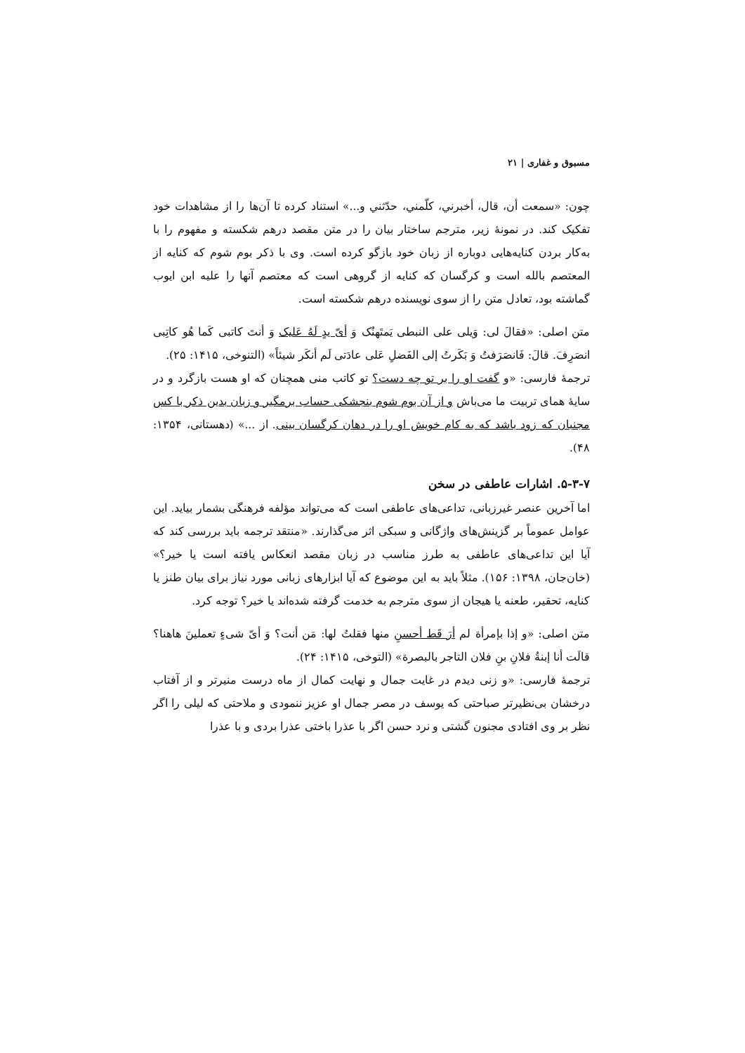مسبوق و غفاری | ۲۱
چون: «سمعت أن، قال، أخبرني، كلّمني، حدّثني و...» استناد کرده تا آن‌ها را از مشاهدات خود تفکیک کند. در نمونۀ زیر، مترجم ساختار بیان را در متن مقصد درهم شکسته و مفهوم را با به‌کار بردن کنایه‌هایی دوباره از زبان خود بازگو کرده است. وی با ذکر بوم شوم که کنایه از المعتصم بالله است و کرگسان که کنایه از گروهی است که معتصم آنها را علیه ابن ایوب گماشته بود، تعادل متن را از سوی نویسنده درهم شکسته است.
متن اصلی: «فقالَ لی: وَیلی علی النبطی یَمتَهنُک وَ أیّ یدٍ لَهُ عَلیک وَ أنتَ کاتبی کَما هُو کاتِبی انصَرِفَ. قالَ: فَانصَرَفتُ وَ بَکَرتُ إلی الفَضلِ عَلی عادَتی لَم أنکَر شیئاً» (التنوخی، ۱۴۱۵: ۲۵).
ترجمۀ فارسی: «و گفت او را بر تو چه دست؟ تو کاتب منی همچنان که او هست بازگرد و در سایۀ همای تربیت ما می‌باش و از آن بوم شوم بنجشکی حساب برمگیر و زبان بدین ذکر با کس مجنبان که زود باشد که به کام خویش او را در دهان کرگسان بینی. از ...» (دهستانی، ۱۳۵۴: ۴۸).
۵-۳-۷. اشارات عاطفی در سخن
اما آخرین عنصر غیرزبانی، تداعی‌های عاطفی است که می‌تواند مؤلفه فرهنگی بشمار بیاید. این عوامل عموماً بر گزینش‌های واژگانی و سبکی اثر می‌گذارند. «منتقد ترجمه باید بررسی کند که آیا این تداعی‌های عاطفی به طرز مناسب در زبان مقصد انعکاس یافته است یا خیر؟» (خان‌جان، ۱۳۹۸: ۱۵۶). مثلاً باید به این موضوع که آیا ابزارهای زبانی مورد نیاز برای بیان طنز یا کنایه، تحقیر، طعنه یا هیجان از سوی مترجم به خدمت گرفته شده‌اند یا خیر؟ توجه کرد.
متن اصلی: «و إذا بإمرأة لم أرَ قَط أحسنِ منها فقلتُ لها: مَن أنت؟ وَ أیّ شیءٍ تعملینَ هاهنا؟ قالَت أنا إبنةُ فلانِ بنِ فلان التاجر بالبصرة» (التوخی، ۱۴۱۵: ۲۴).
ترجمۀ فارسی: «و زنی دیدم در غایت جمال و نهایت کمال از ماه درست منیرتر و از آفتاب درخشان بی‌نظیرتر صباحتی که یوسف در مصر جمال او عزیز ننمودی و ملاحتی که لیلی را اگر نظر بر وی افتادی مجنون گشتی و نرد حسن اگر با عذرا باختی عذرا بردی و با عذرا